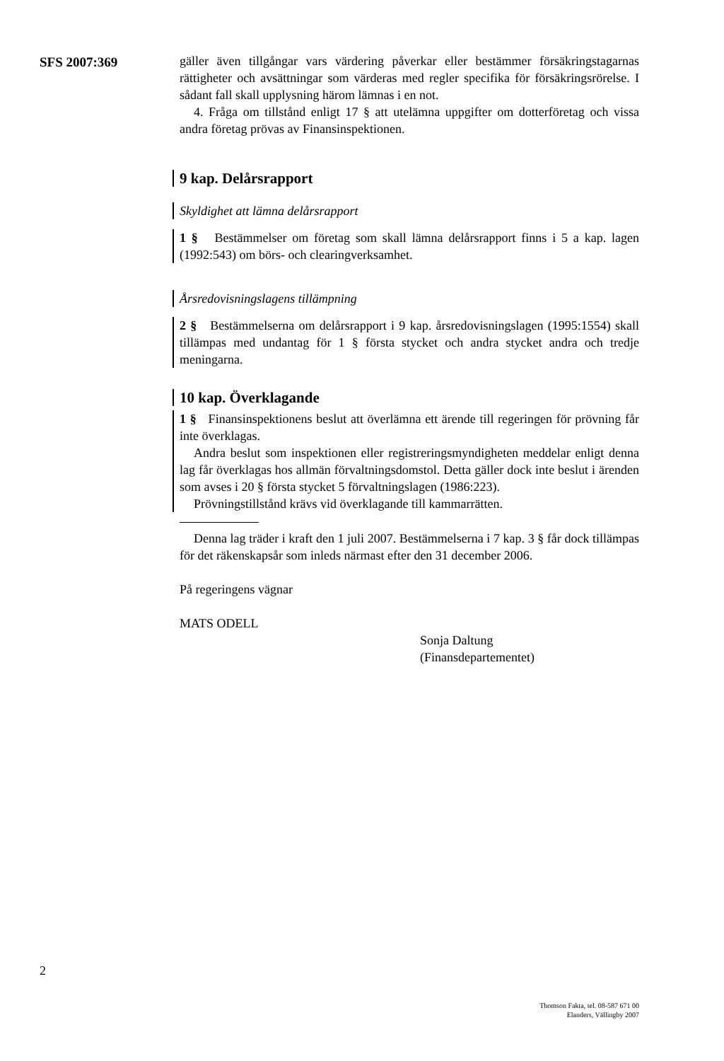SFS 2007:369
gäller även tillgångar vars värdering påverkar eller bestämmer försäkringstagarnas rättigheter och avsättningar som värderas med regler specifika för försäkringsrörelse. I sådant fall skall upplysning härom lämnas i en not.
4. Fråga om tillstånd enligt 17 § att utelämna uppgifter om dotterföretag och vissa andra företag prövas av Finansinspektionen.
9 kap. Delårsrapport
Skyldighet att lämna delårsrapport
1 § Bestämmelser om företag som skall lämna delårsrapport finns i 5 a kap. lagen (1992:543) om börs- och clearingverksamhet.
Årsredovisningslagens tillämpning
2 § Bestämmelserna om delårsrapport i 9 kap. årsredovisningslagen (1995:1554) skall tillämpas med undantag för 1 § första stycket och andra stycket andra och tredje meningarna.
10 kap. Överklagande
1 § Finansinspektionens beslut att överlämna ett ärende till regeringen för prövning får inte överklagas.
Andra beslut som inspektionen eller registreringsmyndigheten meddelar enligt denna lag får överklagas hos allmän förvaltningsdomstol. Detta gäller dock inte beslut i ärenden som avses i 20 § första stycket 5 förvaltningslagen (1986:223).
Prövningstillstånd krävs vid överklagande till kammarrätten.
Denna lag träder i kraft den 1 juli 2007. Bestämmelserna i 7 kap. 3 § får dock tillämpas för det räkenskapsår som inleds närmast efter den 31 december 2006.
På regeringens vägnar
MATS ODELL
Sonja Daltung
(Finansdepartementet)
2
Thomson Fakta, tel. 08-587 671 00
Elanders, Vällingby 2007